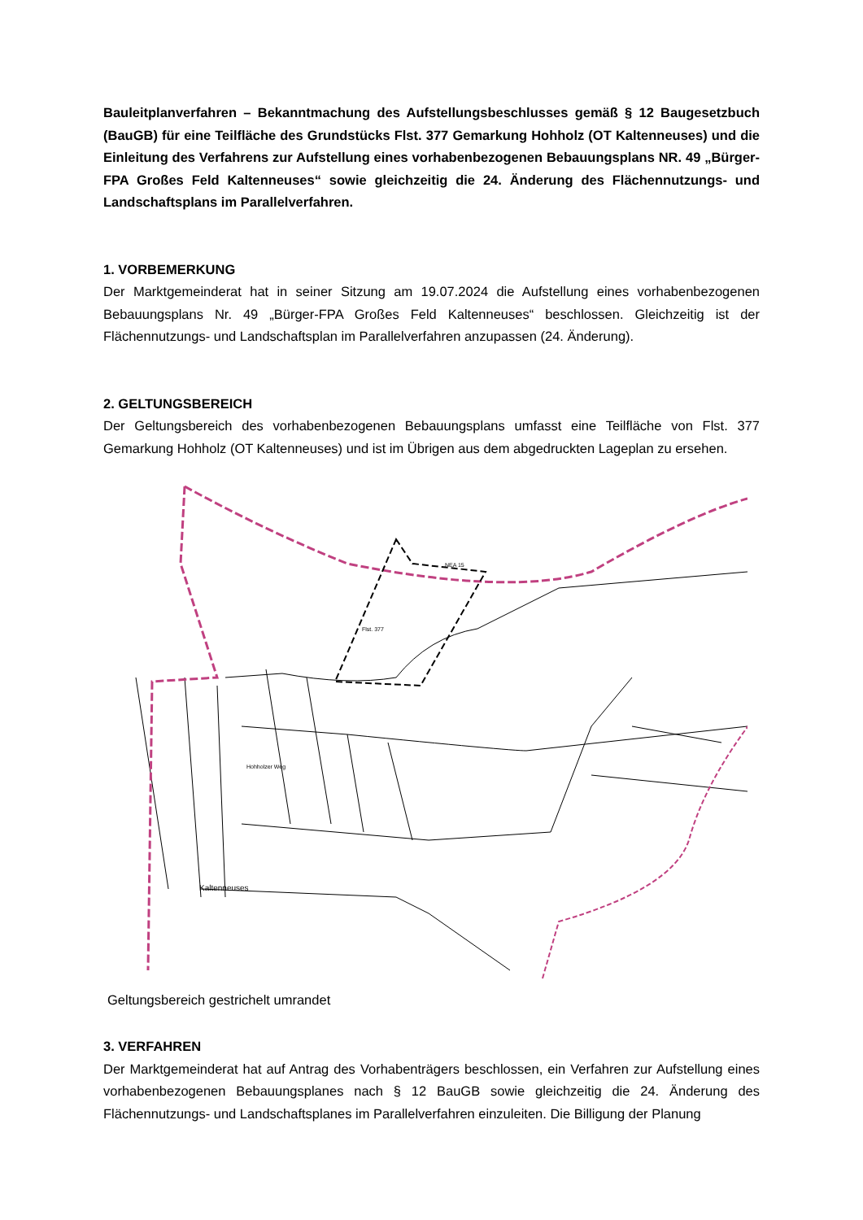Bauleitplanverfahren – Bekanntmachung des Aufstellungsbeschlusses gemäß § 12 Baugesetzbuch (BauGB) für eine Teilfläche des Grundstücks Flst. 377 Gemarkung Hohholz (OT Kaltenneuses) und die Einleitung des Verfahrens zur Aufstellung eines vorhabenbezogenen Bebauungsplans NR. 49 „Bürger-FPA Großes Feld Kaltenneuses“ sowie gleichzeitig die 24. Änderung des Flächennutzungs- und Landschaftsplans im Parallelverfahren.
1. VORBEMERKUNG
Der Marktgemeinderat hat in seiner Sitzung am 19.07.2024 die Aufstellung eines vorhabenbezogenen Bebauungsplans Nr. 49 „Bürger-FPA Großes Feld Kaltenneuses“ beschlossen. Gleichzeitig ist der Flächennutzungs- und Landschaftsplan im Parallelverfahren anzupassen (24. Änderung).
2. GELTUNGSBEREICH
Der Geltungsbereich des vorhabenbezogenen Bebauungsplans umfasst eine Teilfläche von Flst. 377 Gemarkung Hohholz (OT Kaltenneuses) und ist im Übrigen aus dem abgedruckten Lageplan zu ersehen.
Flst. 377
NEA 15
Hohholzer Weg
Kaltenneuses
Geltungsbereich gestrichelt umrandet
3. VERFAHREN
Der Marktgemeinderat hat auf Antrag des Vorhabenträgers beschlossen, ein Verfahren zur Aufstellung eines vorhabenbezogenen Bebauungsplanes nach § 12 BauGB sowie gleichzeitig die 24. Änderung des Flächennutzungs- und Landschaftsplanes im Parallelverfahren einzuleiten. Die Billigung der Planung